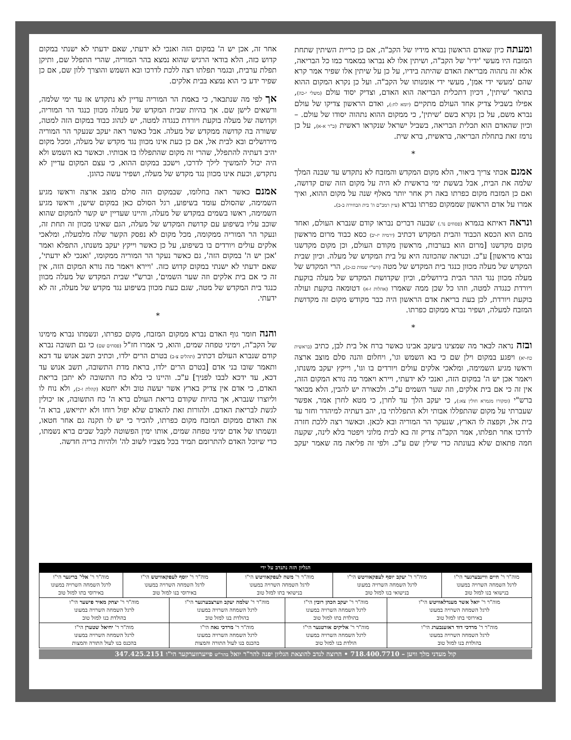ומעתה כיון שאדם הראשון נברא מידיו של הקב"ה, אם כן כריית השיתין שתחת המזבח היו מעשי 'ידיו' של הקב"ה, ושיתין אלו לא נבראו במאמר כמו כל הבריאה, אלא זה נתהוה מבריאת האדם שהיתה בידיו, על כן על שיתין אלו שפיר אמר קרא שהם 'מעשי ידי אמן', מעשי ידי אומנותו של הקב"ה. ועל כן נקרא המקום ההוא בתואר 'שיתין', דכיון דתכלית הבריאה הוא האדם, וצדיק יסוד עולם (משלי י-כה), אפילו בשביל צדיק אחד העולם מתקיים (יומא לח:), ואדם הראשון צדיקו של עולם נברא משם, על כן נקרא בשם 'שיתין', כי ממקום ההוא נתהוה יסודו של עולם. – וכיון שהאדם הוא תכלית הבריאה, בשביל ישראל שנקראו ראשית (ב"ר א-א), על כן נרמז זאת בתחלת הבריאה, בראשית, ברא שית.
*
אמנם אכתי צריך ביאור, הלא מקום המקדש והמזבח לא נתקדש עד שבנה המלך שלמה את הבית, אבל בששת ימי בראשית לא היה על מקום הזה שום קדושה, ואם כן המזבח מקום כפרתו באה רק אחר יותר מאלף שנה על מקום ההוא, ואיך אמרו על אדם הראשון שממקום כפרתו נברא (עיין רמב"ם ה' בית הבחירה ב-ב).
ונראה דאיתא בגמרא (פסחים נד.) שבעה דברים נבראו קודם שנברא העולם, ואחד מהם הוא הכסא הכבוד והבית המקדש דכתיב (ירמיה יז-יב) כסא כבוד מרום מראשון מקום מקדשנו [מרום הוא בערבות, מראשון מקודם העולם, וכן מקום מקדשנו נברא מראשון] ע"כ. וכנראה שהכוונה היא על בית המקדש של מעלה. וכיון שבית המקדש של מעלה מכוון כנגד בית המקדש של מטה (רש"י שמות כג-כ), הרי המקדש של מעלה מכוון נגד ההר הבית בירושלים, וכיון שקדושת המקדש של מעלה בוקעת ויורדת כנגדה למטה, וזהו כל שכן ממה שאמרו (אהלות ז-א) דטומאה בוקעת ועולה בוקעת ויורדת, לכן בעת בריאת אדם הראשון היה כבר מקודש מקום זה מקדושת המזבח למעלה, ושפיר נברא ממקום כפרתו.
*
ובזה נראה לבאר מה שמצינו ביעקב אבינו כאשר ברח אל בית לבן, כתיב (בראשית כח-יא) ויפגע במקום וילן שם כי בא השמש וגו', ויחלום והנה סלם מוצב ארצה וראשו מגיע השמימה, ומלאכי אלקים עולים ויורדים בו וגו', וייקץ יעקב משנתו, ויאמר אכן יש ה' במקום הזה, ואנכי לא ידעתי, ויירא ויאמר מה נורא המקום הזה, אין זה כי אם בית אלקים, וזה שער השמים ע"כ. ולכאורה יש להבין, הלא מבואר ברש"י (ומקורו מגמרא חולין צא:), כי יעקב הלך עד לחרן, כי מטא לחרן אמר, אפשר שעברתי על מקום שהתפללו אבותי ולא התפללתי בו, יהב דעתיה למיהדר וחזר עד בית אל, וקפצה לו הארץ, שנעקר הר המוריה ובא לכאן. וכאשר רצה ללכת חזרה לדרכו אחר תפלתו, אמר הקב"ה צדיק זה בא לבית מלוני ויפטר בלא לינה, שקעה חמה פתאום שלא בעונתה כדי שילין שם ע"כ. ולפי זה פליאה מה שאמר יעקב אחר זה, אכן יש ה' במקום הזה ואנכי לא ידעתי, שאם ידעתי לא ישנתי במקום קדוש כזה, הלא בודאי הרגיש שהוא נמצא בהר המוריה, שהרי התפלל שם, ותיקן תפלת ערבית, ובגמר תפלתו רצה ללכת לדרכו ובא השמש והוצרך ללון שם, אם כן שפיר ידע כי הוא נמצא בבית אלקים.
אך לפי מה שנתבאר, כי באמת הר המוריה עדיין לא נתקדש אז עד ימי שלמה, ורשאים לישן שם. אך בהיות שבית המקדש של מעלה מכוון כנגד הר המוריה, וקדושה של מעלה בוקעת ויורדת כנגדה למטה, יש לנהוג כבוד במקום הזה למטה, ששורה בה קדושה ממקדש של מעלה. אבל כאשר ראה יעקב שנעקר הר המוריה מירושלים ובא לבית אל, אם כן כעת אינו מכוון נגד מקדש של מעלה, ומכל מקום יהיב דעתיה להתפלל, שהרי זה מקום שהתפללו בו אבותיו. וכאשר בא השמש ולא היה יכול להמשיך לילך לדרכו, וישכב במקום ההוא, כי עצם המקום עדיין לא נתקדש, וכעת אינו מכוון נגד מקדש של מעלה, ושפיר עשה כהוגן.
אמנם כאשר ראה בחלומו, שבמקום הזה סולם מוצב ארצה וראשו מגיע השמימה, שהסולם עומד בשיפוע, רגל הסולם כאן במקום שישן, וראשו מגיע השמימה, ראשו בשמים במקדש של מעלה, והיינו שעדיין יש קשר להמקום שהוא שוכב עליו בשיפוע עם קדושת המקדש של מעלה, הגם שאינו מכוון זה תחת זה, ונעקר הר המוריה ממקומה, מכל מקום לא נפסק הקשר שלה מלמעלה, ומלאכי אלקים עולים ויורדים בו בשיפוע, על כן כאשר וייקץ יעקב משנתו, התפלא ואמר 'אכן יש ה' במקום הזה', גם כאשר נעקר הר המוריה ממקומו, 'ואנכי לא ידעתי', שאם ידעתי לא ישנתי במקום קדוש כזה. 'ויירא ויאמר מה נורא המקום הזה, אין זה כי אם בית אלקים וזה שער השמים', וברש"י שבית המקדש של מעלה מכוון כנגד בית המקדש של מטה, שגם כעת מכוון בשיפוע נגד מקדש של מעלה, זה לא ידעתי.
*
והנה חומר גוף האדם נברא ממקום המזבח, מקום כפרתו, ונשמתו נברא מימינו של הקב"ה, וימיני טפחה שמים, והוא, כי אמרו חז"ל (פסחים שם) כי גם תשובה נברא קודם שנברא העולם דכתיב (תהלים צ-ב) בטרם הרים ילדו, וכתיב תשב אנוש עד דכא ותאמר שובו בני אדם [בטרם הרים ילדו, בראת מדת התשובה, תשב אנוש עד דכא, עד ידכא לבבו לפניך] ע"כ. והיינו כי בלא כח התשובה לא יתכן בריאת האדם, כי אדם אין צדיק בארץ אשר יעשה טוב ולא יחטא (קהלת ז-כ), ולא נוח לו וליוצרו שנברא, אך בהיות שקודם בריאת העולם ברא ה' כח התשובה, אז יכולין לגשת לבריאת האדם. ולהורות זאת להאדם שלא יפול רוחו ולא יתייאש, ברא ה' את האדם ממקום המזבח מקום כפרתו, להכיר כי יש לו תקנה גם אחר חטאו, ונשמתו של אדם ימיני טפחה שמים, אותו ימין הפשוטה לקבל שבים ברא נשמתו, כדי שיוכל האדם להתרומם תמיד בכל מצביו לשוב לה' ולהיות בריה חדשה.
| הגליון הזה נתנדב על ידי | | | | | | | |
| מוה"ר ר' חיים וויינבערגער הי"ו לרגל השמחה השרויה במעונו בנישואי בנו למזל טוב | מוה"ר ר' יעקב יוסף לעפקאוויטש הי"ו לרגל השמחה השרויה במעונו בנישואי בנו למזל טוב | | מוה"ר ר' משה לעפקאוויטש הי"ו לרגל השמחה השרויה במעונו בנישואי בתו למזל טוב | | מוה"ר ר' יוסף לעפקאוויטש הי"ו לרגל השמחה השרויה במעונו באירוסי בנו למזל טוב | | מוה"ר ר' אלי' בריגער הי"ו לרגל השמחה השרויה במעונו באירוסי בתו למזל טוב |
| מוה"ר ר' יואל אשר מענדלאוויטש הי"ו לרגל השמחה השרויה במעונו באירוסי בתו למזל טוב | | מוה"ר ר' יעקב הכהן רובין הי"ו לרגל השמחה השרויה במעונו בהולדת בתו למזל טוב | | מוה"ר ר' שלמה יעקב ווערצבערגער הי"ו לרגל השמחה השרויה במעונו בהולדת בנו למזל טוב | | מוה"ר ר' יצחק מאיר פישער הי"ו לרגל השמחה השרויה במעונו בהולדת בנו למזל טוב | |
| מוה"ר ר' מרדכי דוד ראזענבערג הי"ו לרגל השמחה השרויה במעונו בהולדת בנו למזל טוב | | מוה"ר ר' אליקים אורטנער הי"ו לרגל השמחה השרויה במעונו הולדת בנו למזל טוב | | מוה"ר ר' מרדכי נאה הי"ו לרגל השמחה השרויה במעונו בהכנס בנו לעול התורה והמצות | | מוה"ר ר' יחיאל שטערן הי"ו לרגל השמחה השרויה במעונו בהכנס בנו לעול התורה והמצות | |
קול מעדני מלך וויען – 718.400.7710 • הרוצה לנדב להוצאת הגליון יפנה להר"ר יואל בהר"ש פייערווערקער הי"ו 347.425.2151